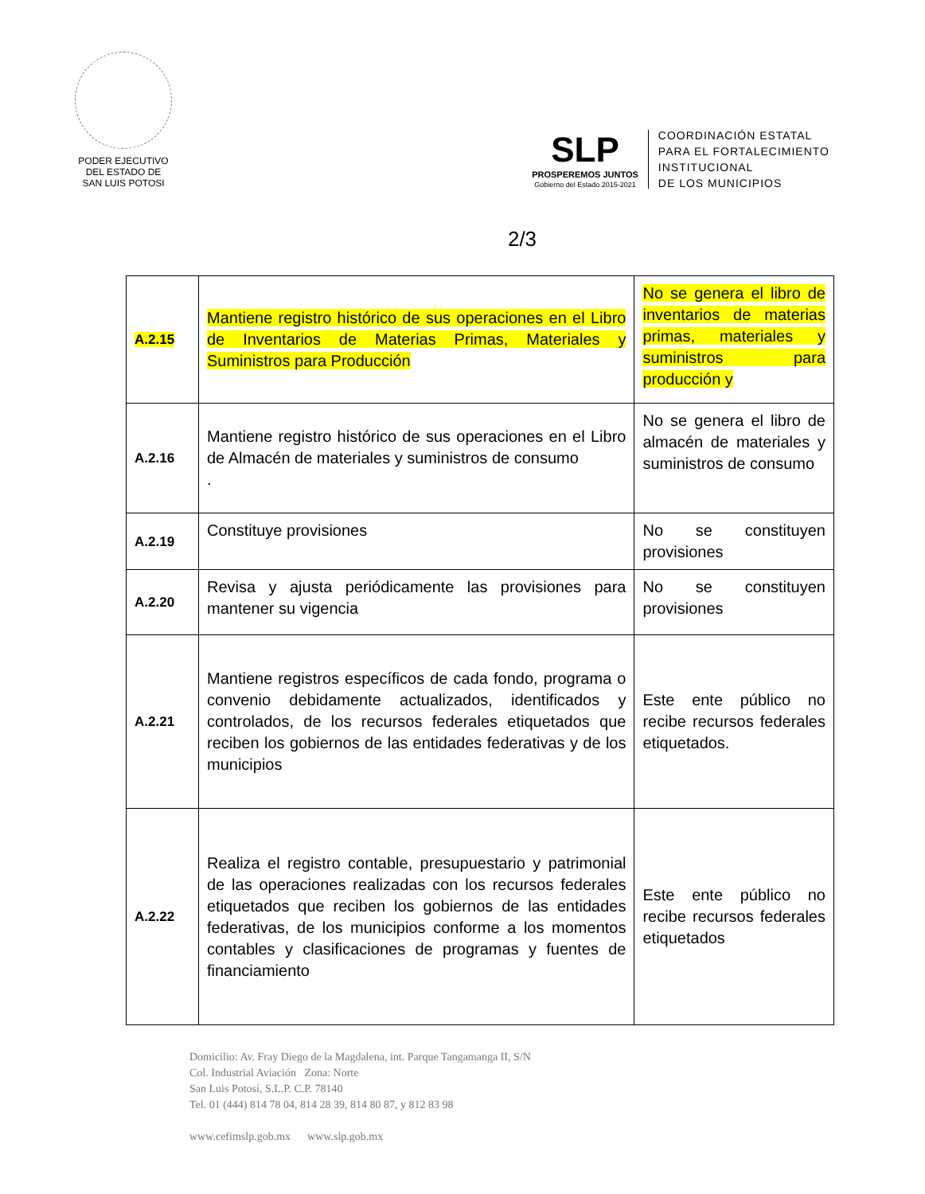PODER EJECUTIVO
DEL ESTADO DE
SAN LUIS POTOSI
SLP
PROSPEREMOS JUNTOS
Gobierno del Estado 2015-2021
COORDINACIÓN ESTATAL
PARA EL FORTALECIMIENTO
INSTITUCIONAL
DE LOS MUNICIPIOS
2/3
| A.2.15 | Mantiene registro histórico de sus operaciones en el Libro de Inventarios de Materias Primas, Materiales y Suministros para Producción | No se genera el libro de inventarios de materias primas, materiales y suministros para producción y |
| A.2.16 | Mantiene registro histórico de sus operaciones en el Libro de Almacén de materiales y suministros de consumo . | No se genera el libro de almacén de materiales y suministros de consumo |
| A.2.19 | Constituye provisiones | No se constituyen provisiones |
| A.2.20 | Revisa y ajusta periódicamente las provisiones para mantener su vigencia | No se constituyen provisiones |
| A.2.21 | Mantiene registros específicos de cada fondo, programa o convenio debidamente actualizados, identificados y controlados, de los recursos federales etiquetados que reciben los gobiernos de las entidades federativas y de los municipios | Este ente público no recibe recursos federales etiquetados. |
| A.2.22 | Realiza el registro contable, presupuestario y patrimonial de las operaciones realizadas con los recursos federales etiquetados que reciben los gobiernos de las entidades federativas, de los municipios conforme a los momentos contables y clasificaciones de programas y fuentes de financiamiento | Este ente público no recibe recursos federales etiquetados |
Domicilio: Av. Fray Diego de la Magdalena, int. Parque Tangamanga II, S/N
Col. Industrial Aviación Zona: Norte
San Luis Potosí, S.L.P. C.P. 78140
Tel. 01 (444) 814 78 04, 814 28 39, 814 80 87, y 812 83 98
www.cefimslp.gob.mx www.slp.gob.mx